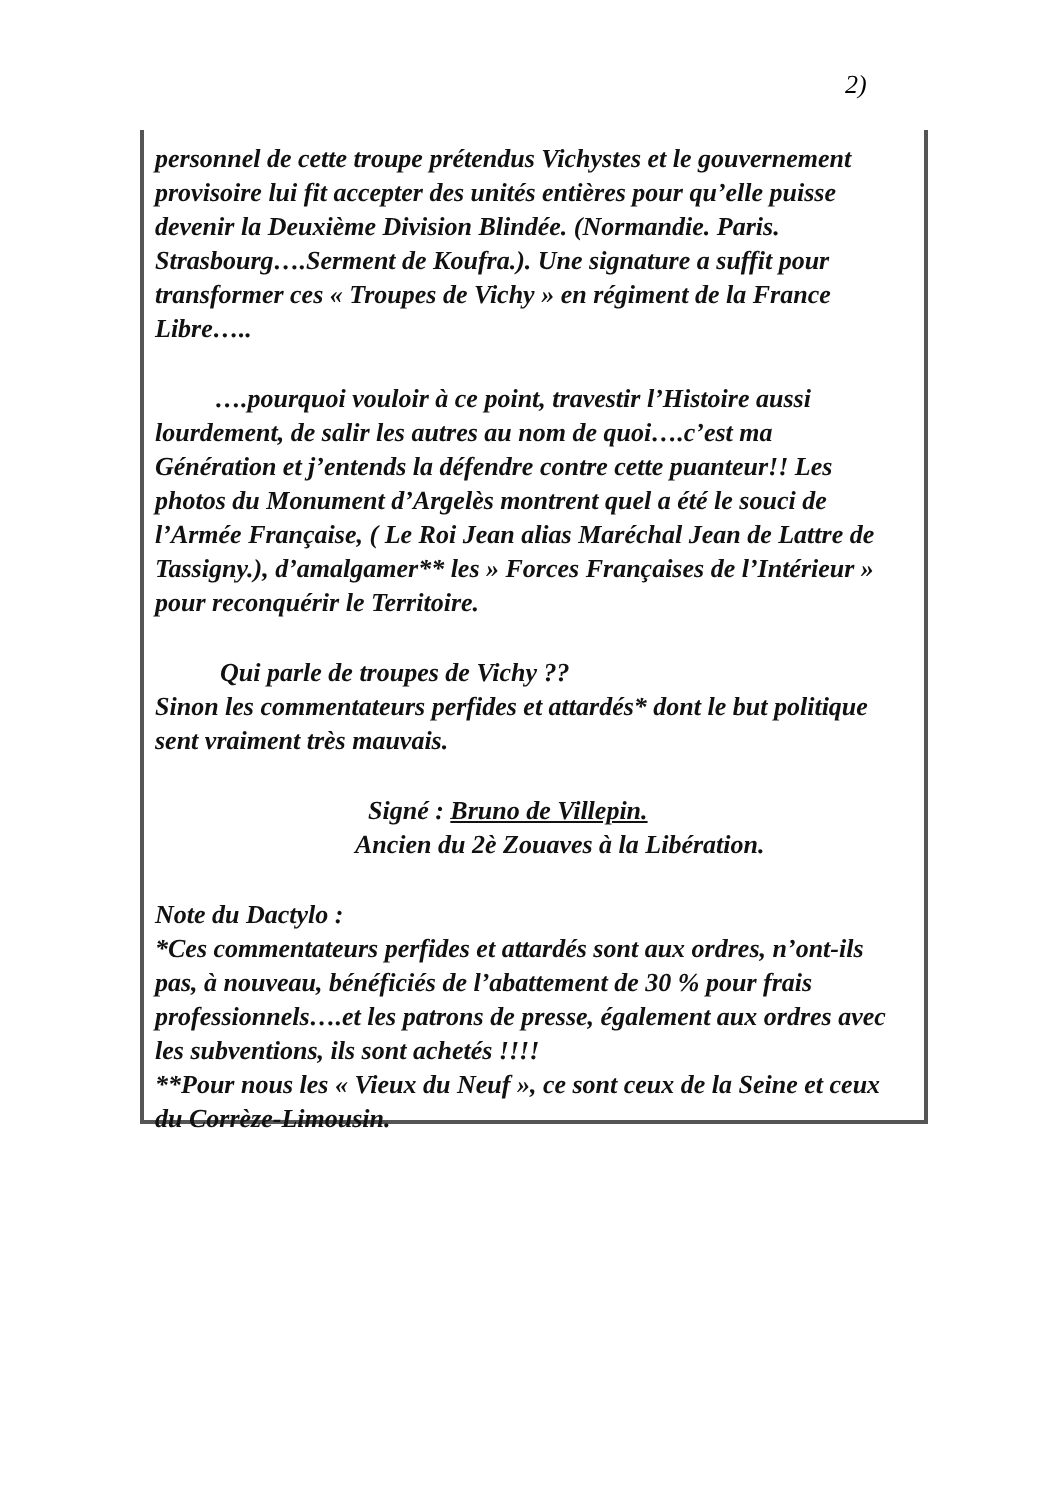2)
personnel de cette troupe prétendus Vichystes et le gouvernement provisoire lui fit accepter des unités entières pour qu’elle puisse devenir la Deuxième Division Blindée. (Normandie. Paris. Strasbourg….Serment de Koufra.). Une signature a suffit pour transformer ces « Troupes de Vichy » en régiment de la France Libre…..
….pourquoi vouloir à ce point, travestir l’Histoire aussi lourdement, de salir les autres au nom de quoi….c’est ma Génération et j’entends la défendre contre cette puanteur!! Les photos du Monument d’Argelès montrent quel a été le souci de l’Armée Française, ( Le Roi Jean alias Maréchal Jean de Lattre de Tassigny.), d’amalgamer** les » Forces Françaises de l’Intérieur » pour reconquérir le Territoire.
Qui parle de troupes de Vichy ??
Sinon les commentateurs perfides et attardés* dont le but politique sent vraiment très mauvais.
Signé : Bruno de Villepin.
Ancien du 2è Zouaves à la Libération.
Note du Dactylo :
*Ces commentateurs perfides et attardés sont aux ordres, n’ont-ils pas, à nouveau, bénéficiés de l’abattement de 30 % pour frais professionnels….et les patrons de presse, également aux ordres avec les subventions, ils sont achetés !!!!
**Pour nous les « Vieux du Neuf », ce sont ceux de la Seine et ceux du Corrèze-Limousin.